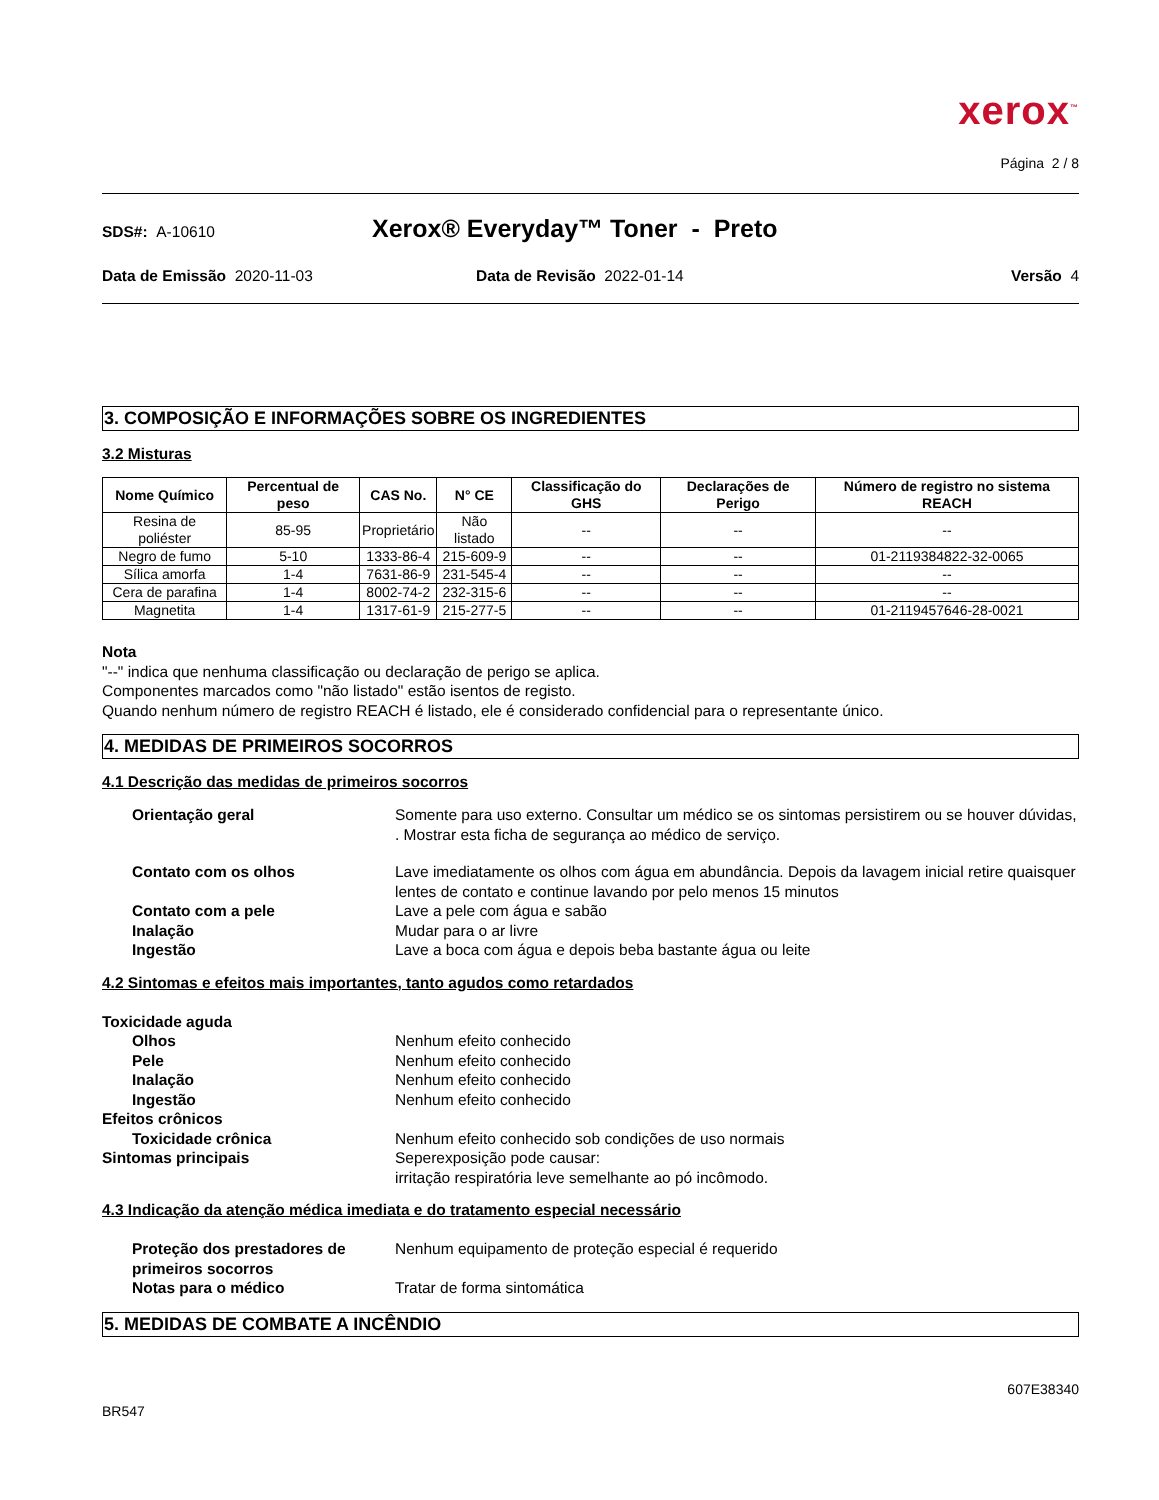xerox<sup>™</sup>
Página 2 / 8
SDS#: A-10610 Xerox® Everyday™ Toner - Preto
Data de Emissão 2020-11-03 Data de Revisão 2022-01-14 Versão 4
3. COMPOSIÇÃO E INFORMAÇÕES SOBRE OS INGREDIENTES
3.2 Misturas
| Nome Químico | Percentual de peso | CAS No. | N° CE | Classificação do GHS | Declarações de Perigo | Número de registro no sistema REACH |
| --- | --- | --- | --- | --- | --- | --- |
| Resina de poliéster | 85-95 | Proprietário | Não listado | -- | -- | -- |
| Negro de fumo | 5-10 | 1333-86-4 | 215-609-9 | -- | -- | 01-2119384822-32-0065 |
| Sílica amorfa | 1-4 | 7631-86-9 | 231-545-4 | -- | -- | -- |
| Cera de parafina | 1-4 | 8002-74-2 | 232-315-6 | -- | -- | -- |
| Magnetita | 1-4 | 1317-61-9 | 215-277-5 | -- | -- | 01-2119457646-28-0021 |
Nota
"--" indica que nenhuma classificação ou declaração de perigo se aplica.
Componentes marcados como "não listado" estão isentos de registo.
Quando nenhum número de registro REACH é listado, ele é considerado confidencial para o representante único.
4. MEDIDAS DE PRIMEIROS SOCORROS
4.1 Descrição das medidas de primeiros socorros
Orientação geral Somente para uso externo. Consultar um médico se os sintomas persistirem ou se houver dúvidas, . Mostrar esta ficha de segurança ao médico de serviço.
Contato com os olhos Lave imediatamente os olhos com água em abundância. Depois da lavagem inicial retire quaisquer lentes de contato e continue lavando por pelo menos 15 minutos
Contato com a pele Lave a pele com água e sabão
Inalação Mudar para o ar livre
Ingestão Lave a boca com água e depois beba bastante água ou leite
4.2 Sintomas e efeitos mais importantes, tanto agudos como retardados
Toxicidade aguda
Olhos Nenhum efeito conhecido
Pele Nenhum efeito conhecido
Inalação Nenhum efeito conhecido
Ingestão Nenhum efeito conhecido
Efeitos crônicos
Toxicidade crônica Nenhum efeito conhecido sob condições de uso normais
Sintomas principais Seperexposição pode causar:
irritação respiratória leve semelhante ao pó incômodo.
4.3 Indicação da atenção médica imediata e do tratamento especial necessário
Proteção dos prestadores de primeiros socorros Nenhum equipamento de proteção especial é requerido
Notas para o médico Tratar de forma sintomática
5. MEDIDAS DE COMBATE A INCÊNDIO
607E38340
BR547